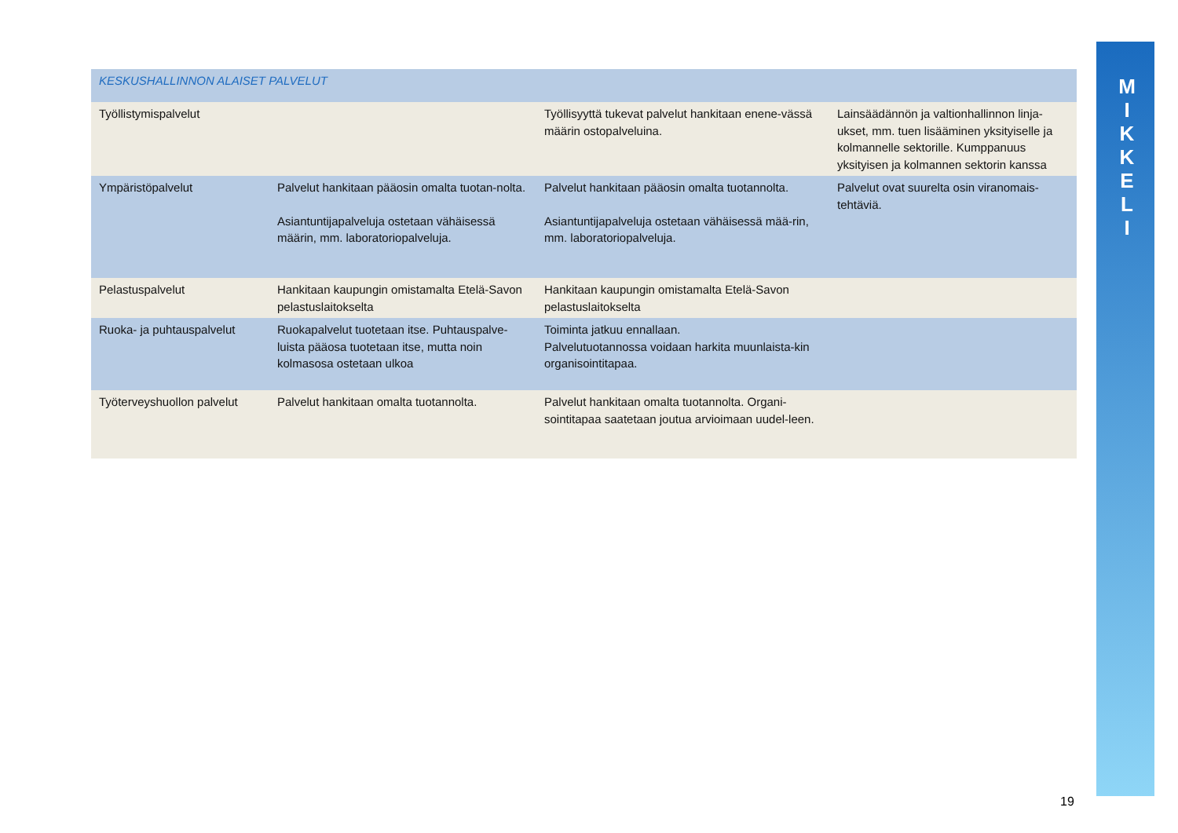M
I
K
K
E
L
I
| KESKUSHALLINNON ALAISET PALVELUT | | | |
| --- | --- | --- | --- |
| Työllistymispalvelut | | Työllisyyttä tukevat palvelut hankitaan enene-vässä määrin ostopalveluina. | Lainsäädännön ja valtionhallinnon linja-ukset, mm. tuen lisääminen yksityiselle ja kolmannelle sektorille. Kumppanuus yksityisen ja kolmannen sektorin kanssa |
| Ympäristöpalvelut | Palvelut hankitaan pääosin omalta tuotan-nolta. Asiantuntijapalveluja ostetaan vähäisessä määrin, mm. laboratoriopalveluja. | Palvelut hankitaan pääosin omalta tuotannolta. Asiantuntijapalveluja ostetaan vähäisessä mää-rin, mm. laboratoriopalveluja. | Palvelut ovat suurelta osin viranomais-tehtäviä. |
| Pelastuspalvelut | Hankitaan kaupungin omistamalta Etelä-Savon pelastuslaitokselta | Hankitaan kaupungin omistamalta Etelä-Savon pelastuslaitokselta | |
| Ruoka- ja puhtauspalvelut | Ruokapalvelut tuotetaan itse. Puhtauspalve-luista pääosa tuotetaan itse, mutta noin kolmasosa ostetaan ulkoa | Toiminta jatkuu ennallaan. Palvelutuotannossa voidaan harkita muunlaista-kin organisointitapaa. | |
| Työterveyshuollon palvelut | Palvelut hankitaan omalta tuotannolta. | Palvelut hankitaan omalta tuotannolta. Organi-sointitapaa saatetaan joutua arvioimaan uudel-leen. | |
19